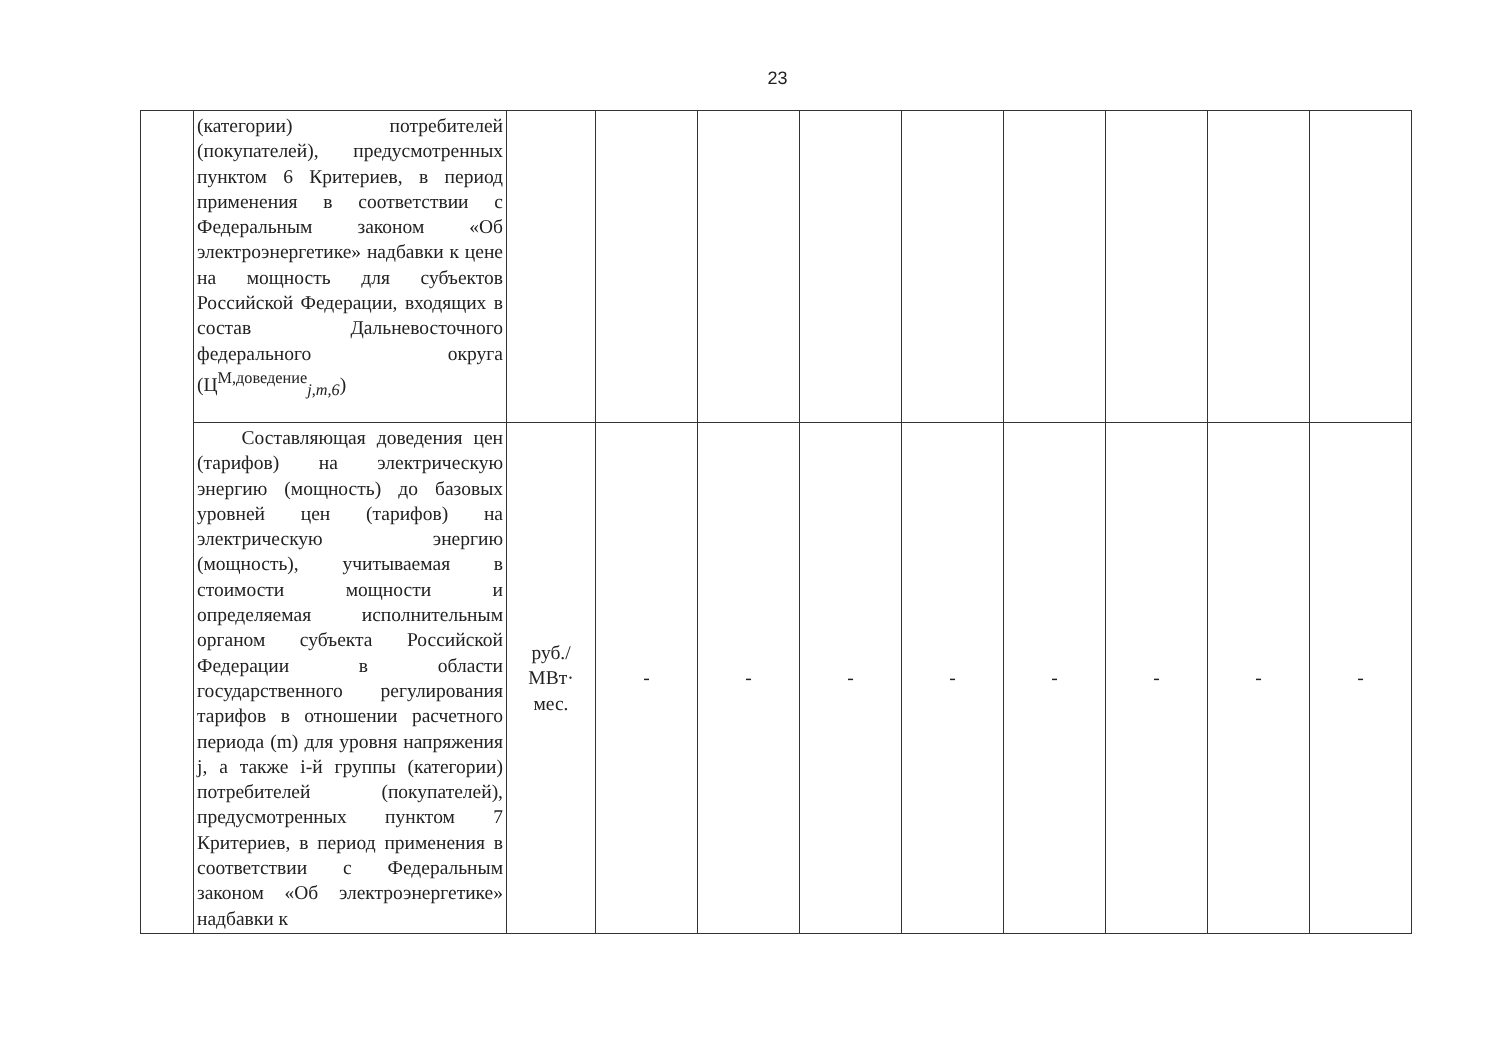23
| | (категории) потребителей (покупателей), предусмотренных пунктом 6 Критериев, в период применения в соответствии с Федеральным законом «Об электроэнергетике» надбавки к цене на мощность для субъектов Российской Федерации, входящих в состав Дальневосточного федерального округа (Ц<sup>М,доведение</sup><sub>j,m,6</sub>) | | | | | | | | | |
| | Составляющая доведения цен (тарифов) на электрическую энергию (мощность) до базовых уровней цен (тарифов) на электрическую энергию (мощность), учитываемая в стоимости мощности и определяемая исполнительным органом субъекта Российской Федерации в области государственного регулирования тарифов в отношении расчетного периода (m) для уровня напряжения j, а также i-й группы (категории) потребителей (покупателей), предусмотренных пунктом 7 Критериев, в период применения в соответствии с Федеральным законом «Об электроэнергетике» надбавки к | руб./ МВт· мес. | - | - | - | - | - | - | - | - |